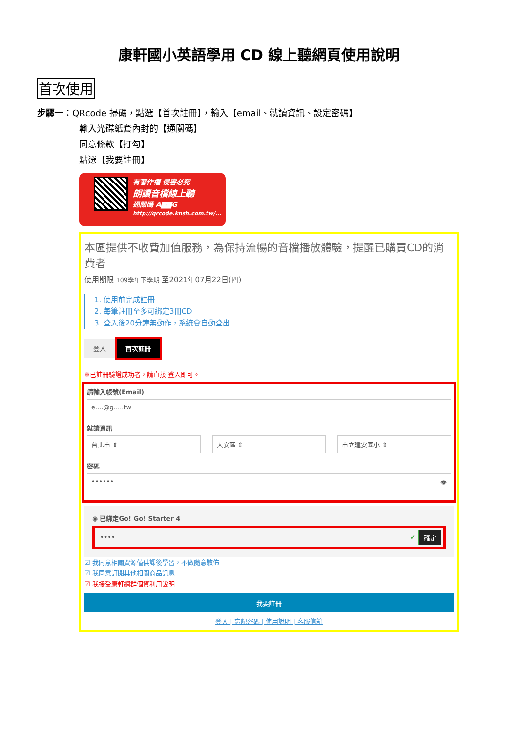康軒國小英語學用 CD 線上聽網頁使用說明
首次使用
步驟一：QRcode 掃碼，點選【首次註冊】，輸入【email、就讀資訊、設定密碼】
輸入光碟紙套內封的【通關碼】
同意條款【打勾】
點選【我要註冊】
有著作權 侵害必究
朗讀音檔線上聽
通關碼 A▇▇G
http://qrcode.knsh.com.tw/...
本區提供不收費加值服務，為保持流暢的音檔播放體驗，提醒已購買CD的消費者
使用期限 109學年下學期 至2021年07月22日(四)
1. 使用前完成註冊
2. 每筆註冊至多可綁定3冊CD
3. 登入後20分鐘無動作，系統會自動登出
登入 首次註冊
※已註冊驗證成功者，請直接 登入即可。
請輸入帳號(Email)
e....@g.....tw
就讀資訊
台北市 ⇕ 大安區 ⇕ 市立建安國小 ⇕
密碼
•••••• 👁
◉ 已綁定Go! Go! Starter 4
•••• ✔ 確定
☑ 我同意相關資源僅供課後學習，不做隨意散佈
☑ 我同意訂閱其他相關商品訊息
☑ 我接受康軒網群個資利用說明
我要註冊
登入 | 忘記密碼 | 使用說明 | 客服信箱